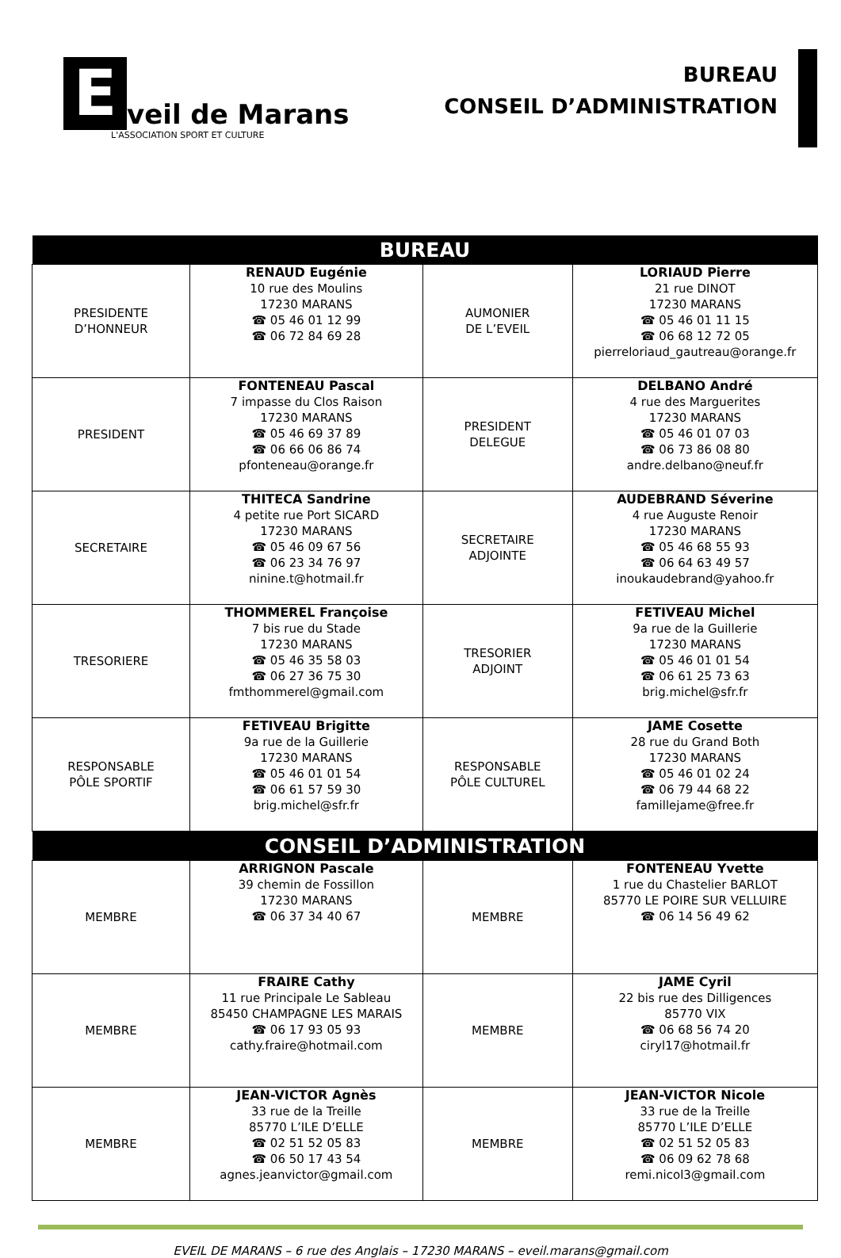E
veil de Marans
L'ASSOCIATION SPORT ET CULTURE
BUREAU
CONSEIL D’ADMINISTRATION
| BUREAU | | | |
| --- | --- | --- | --- |
| PRESIDENTE D’HONNEUR | RENAUD Eugénie 10 rue des Moulins 17230 MARANS ☎ 05 46 01 12 99 ☎ 06 72 84 69 28 | AUMONIER DE L’EVEIL | LORIAUD Pierre 21 rue DINOT 17230 MARANS ☎ 05 46 01 11 15 ☎ 06 68 12 72 05 pierreloriaud_gautreau@orange.fr |
| PRESIDENT | FONTENEAU Pascal 7 impasse du Clos Raison 17230 MARANS ☎ 05 46 69 37 89 ☎ 06 66 06 86 74 pfonteneau@orange.fr | PRESIDENT DELEGUE | DELBANO André 4 rue des Marguerites 17230 MARANS ☎ 05 46 01 07 03 ☎ 06 73 86 08 80 andre.delbano@neuf.fr |
| SECRETAIRE | THITECA Sandrine 4 petite rue Port SICARD 17230 MARANS ☎ 05 46 09 67 56 ☎ 06 23 34 76 97 ninine.t@hotmail.fr | SECRETAIRE ADJOINTE | AUDEBRAND Séverine 4 rue Auguste Renoir 17230 MARANS ☎ 05 46 68 55 93 ☎ 06 64 63 49 57 inoukaudebrand@yahoo.fr |
| TRESORIERE | THOMMEREL Françoise 7 bis rue du Stade 17230 MARANS ☎ 05 46 35 58 03 ☎ 06 27 36 75 30 fmthommerel@gmail.com | TRESORIER ADJOINT | FETIVEAU Michel 9a rue de la Guillerie 17230 MARANS ☎ 05 46 01 01 54 ☎ 06 61 25 73 63 brig.michel@sfr.fr |
| RESPONSABLE PÔLE SPORTIF | FETIVEAU Brigitte 9a rue de la Guillerie 17230 MARANS ☎ 05 46 01 01 54 ☎ 06 61 57 59 30 brig.michel@sfr.fr | RESPONSABLE PÔLE CULTUREL | JAME Cosette 28 rue du Grand Both 17230 MARANS ☎ 05 46 01 02 24 ☎ 06 79 44 68 22 famillejame@free.fr |
| CONSEIL D’ADMINISTRATION | | | |
| MEMBRE | ARRIGNON Pascale 39 chemin de Fossillon 17230 MARANS ☎ 06 37 34 40 67 | MEMBRE | FONTENEAU Yvette 1 rue du Chastelier BARLOT 85770 LE POIRE SUR VELLUIRE ☎ 06 14 56 49 62 |
| MEMBRE | FRAIRE Cathy 11 rue Principale Le Sableau 85450 CHAMPAGNE LES MARAIS ☎ 06 17 93 05 93 cathy.fraire@hotmail.com | MEMBRE | JAME Cyril 22 bis rue des Dilligences 85770 VIX ☎ 06 68 56 74 20 ciryl17@hotmail.fr |
| MEMBRE | JEAN-VICTOR Agnès 33 rue de la Treille 85770 L’ILE D’ELLE ☎ 02 51 52 05 83 ☎ 06 50 17 43 54 agnes.jeanvictor@gmail.com | MEMBRE | JEAN-VICTOR Nicole 33 rue de la Treille 85770 L’ILE D’ELLE ☎ 02 51 52 05 83 ☎ 06 09 62 78 68 remi.nicol3@gmail.com |
EVEIL DE MARANS – 6 rue des Anglais – 17230 MARANS – eveil.marans@gmail.com